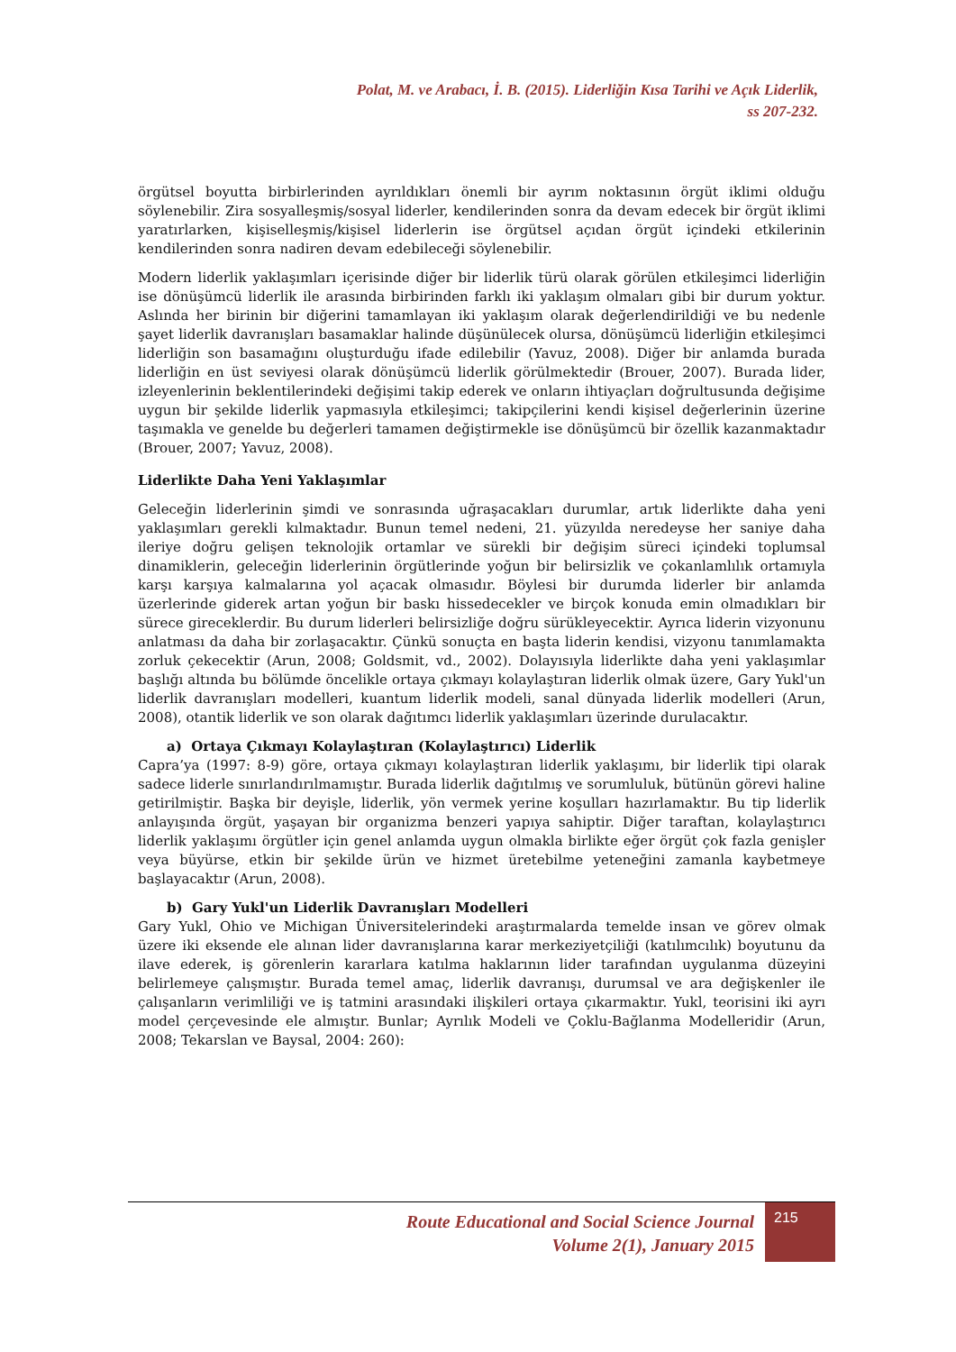Polat, M. ve Arabacı, İ. B. (2015). Liderliğin Kısa Tarihi ve Açık Liderlik,
ss 207-232.
örgütsel boyutta birbirlerinden ayrıldıkları önemli bir ayrım noktasının örgüt iklimi olduğu söylenebilir. Zira sosyalleşmiş/sosyal liderler, kendilerinden sonra da devam edecek bir örgüt iklimi yaratırlarken, kişiselleşmiş/kişisel liderlerin ise örgütsel açıdan örgüt içindeki etkilerinin kendilerinden sonra nadiren devam edebileceği söylenebilir.
Modern liderlik yaklaşımları içerisinde diğer bir liderlik türü olarak görülen etkileşimci liderliğin ise dönüşümcü liderlik ile arasında birbirinden farklı iki yaklaşım olmaları gibi bir durum yoktur. Aslında her birinin bir diğerini tamamlayan iki yaklaşım olarak değerlendirildiği ve bu nedenle şayet liderlik davranışları basamaklar halinde düşünülecek olursa, dönüşümcü liderliğin etkileşimci liderliğin son basamağını oluşturduğu ifade edilebilir (Yavuz, 2008). Diğer bir anlamda burada liderliğin en üst seviyesi olarak dönüşümcü liderlik görülmektedir (Brouer, 2007). Burada lider, izleyenlerinin beklentilerindeki değişimi takip ederek ve onların ihtiyaçları doğrultusunda değişime uygun bir şekilde liderlik yapmasıyla etkileşimci; takipçilerini kendi kişisel değerlerinin üzerine taşımakla ve genelde bu değerleri tamamen değiştirmekle ise dönüşümcü bir özellik kazanmaktadır (Brouer, 2007; Yavuz, 2008).
Liderlikte Daha Yeni Yaklaşımlar
Geleceğin liderlerinin şimdi ve sonrasında uğraşacakları durumlar, artık liderlikte daha yeni yaklaşımları gerekli kılmaktadır. Bunun temel nedeni, 21. yüzyılda neredeyse her saniye daha ileriye doğru gelişen teknolojik ortamlar ve sürekli bir değişim süreci içindeki toplumsal dinamiklerin, geleceğin liderlerinin örgütlerinde yoğun bir belirsizlik ve çokanlamlılık ortamıyla karşı karşıya kalmalarına yol açacak olmasıdır. Böylesi bir durumda liderler bir anlamda üzerlerinde giderek artan yoğun bir baskı hissedecekler ve birçok konuda emin olmadıkları bir sürece gireceklerdir. Bu durum liderleri belirsizliğe doğru sürükleyecektir. Ayrıca liderin vizyonunu anlatması da daha bir zorlaşacaktır. Çünkü sonuçta en başta liderin kendisi, vizyonu tanımlamakta zorluk çekecektir (Arun, 2008; Goldsmit, vd., 2002). Dolayısıyla liderlikte daha yeni yaklaşımlar başlığı altında bu bölümde öncelikle ortaya çıkmayı kolaylaştıran liderlik olmak üzere, Gary Yukl'un liderlik davranışları modelleri, kuantum liderlik modeli, sanal dünyada liderlik modelleri (Arun, 2008), otantik liderlik ve son olarak dağıtımcı liderlik yaklaşımları üzerinde durulacaktır.
a) Ortaya Çıkmayı Kolaylaştıran (Kolaylaştırıcı) Liderlik
Capra’ya (1997: 8-9) göre, ortaya çıkmayı kolaylaştıran liderlik yaklaşımı, bir liderlik tipi olarak sadece liderle sınırlandırılmamıştır. Burada liderlik dağıtılmış ve sorumluluk, bütünün görevi haline getirilmiştir. Başka bir deyişle, liderlik, yön vermek yerine koşulları hazırlamaktır. Bu tip liderlik anlayışında örgüt, yaşayan bir organizma benzeri yapıya sahiptir. Diğer taraftan, kolaylaştırıcı liderlik yaklaşımı örgütler için genel anlamda uygun olmakla birlikte eğer örgüt çok fazla genişler veya büyürse, etkin bir şekilde ürün ve hizmet üretebilme yeteneğini zamanla kaybetmeye başlayacaktır (Arun, 2008).
b) Gary Yukl'un Liderlik Davranışları Modelleri
Gary Yukl, Ohio ve Michigan Üniversitelerindeki araştırmalarda temelde insan ve görev olmak üzere iki eksende ele alınan lider davranışlarına karar merkeziyetçiliği (katılımcılık) boyutunu da ilave ederek, iş görenlerin kararlara katılma haklarının lider tarafından uygulanma düzeyini belirlemeye çalışmıştır. Burada temel amaç, liderlik davranışı, durumsal ve ara değişkenler ile çalışanların verimliliği ve iş tatmini arasındaki ilişkileri ortaya çıkarmaktır. Yukl, teorisini iki ayrı model çerçevesinde ele almıştır. Bunlar; Ayrılık Modeli ve Çoklu-Bağlanma Modelleridir (Arun, 2008; Tekarslan ve Baysal, 2004: 260):
Route Educational and Social Science Journal
Volume 2(1), January 2015
215